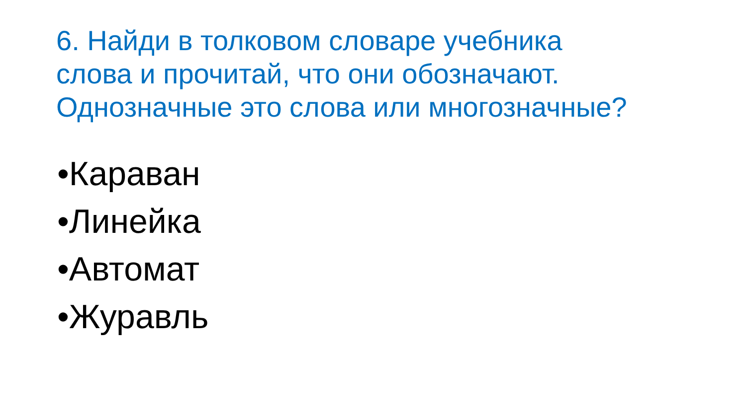6. Найди в толковом словаре учебника
слова и прочитай, что они обозначают.
Однозначные это слова или многозначные?
•Караван
•Линейка
•Автомат
•Журавль